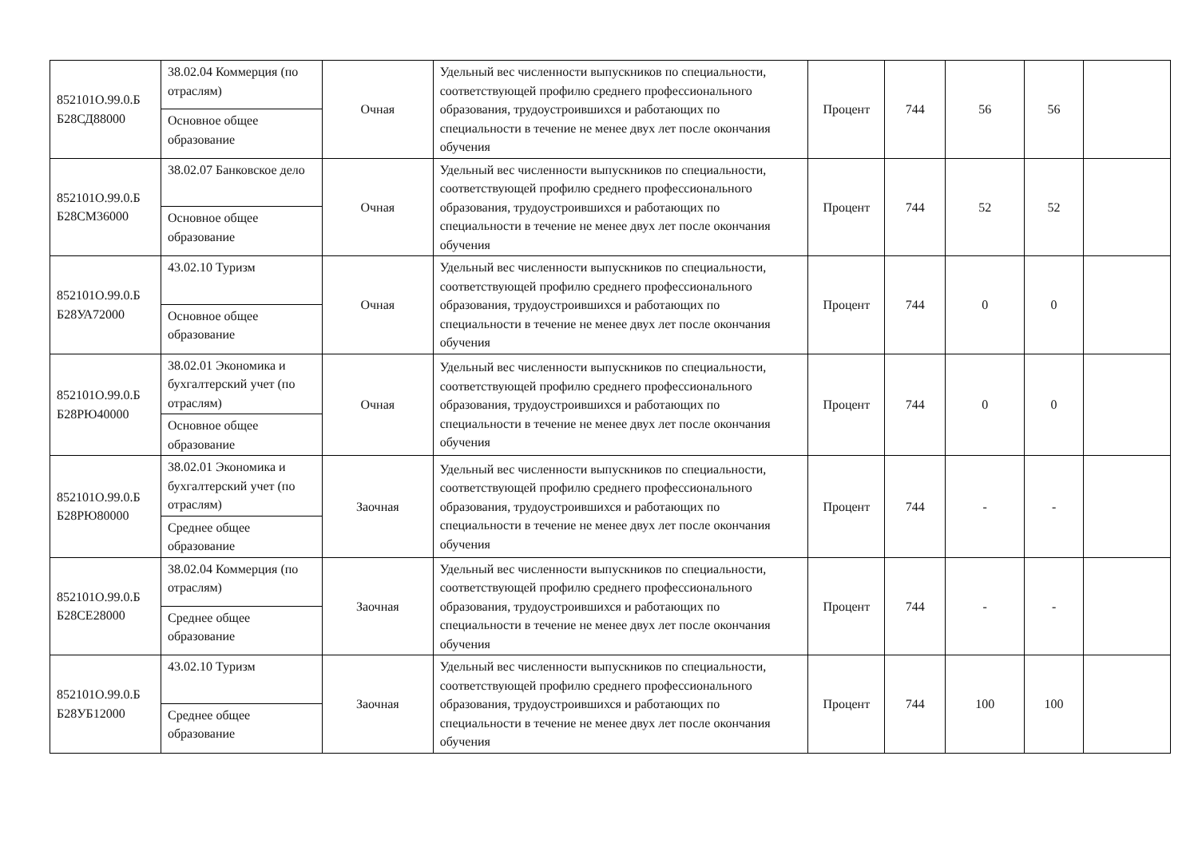| 852101О.99.0.Б Б28СД88000 | 38.02.04 Коммерция (по отраслям) | Очная | Удельный вес численности выпускников по специальности, соответствующей профилю среднего профессионального образования, трудоустроившихся и работающих по специальности в течение не менее двух лет после окончания обучения | Процент | 744 | 56 | 56 | |
| | Основное общее образование | | | | | | | |
| 852101О.99.0.Б Б28СМ36000 | 38.02.07 Банковское дело | Очная | Удельный вес численности выпускников по специальности, соответствующей профилю среднего профессионального образования, трудоустроившихся и работающих по специальности в течение не менее двух лет после окончания обучения | Процент | 744 | 52 | 52 | |
| | Основное общее образование | | | | | | | |
| 852101О.99.0.Б Б28УА72000 | 43.02.10 Туризм | Очная | Удельный вес численности выпускников по специальности, соответствующей профилю среднего профессионального образования, трудоустроившихся и работающих по специальности в течение не менее двух лет после окончания обучения | Процент | 744 | 0 | 0 | |
| | Основное общее образование | | | | | | | |
| 852101О.99.0.Б Б28РЮ40000 | 38.02.01 Экономика и бухгалтерский учет (по отраслям) | Очная | Удельный вес численности выпускников по специальности, соответствующей профилю среднего профессионального образования, трудоустроившихся и работающих по специальности в течение не менее двух лет после окончания обучения | Процент | 744 | 0 | 0 | |
| | Основное общее образование | | | | | | | |
| 852101О.99.0.Б Б28РЮ80000 | 38.02.01 Экономика и бухгалтерский учет (по отраслям) | Заочная | Удельный вес численности выпускников по специальности, соответствующей профилю среднего профессионального образования, трудоустроившихся и работающих по специальности в течение не менее двух лет после окончания обучения | Процент | 744 | - | - | |
| | Среднее общее образование | | | | | | | |
| 852101О.99.0.Б Б28СЕ28000 | 38.02.04 Коммерция (по отраслям) | Заочная | Удельный вес численности выпускников по специальности, соответствующей профилю среднего профессионального образования, трудоустроившихся и работающих по специальности в течение не менее двух лет после окончания обучения | Процент | 744 | - | - | |
| | Среднее общее образование | | | | | | | |
| 852101О.99.0.Б Б28УБ12000 | 43.02.10 Туризм | Заочная | Удельный вес численности выпускников по специальности, соответствующей профилю среднего профессионального образования, трудоустроившихся и работающих по специальности в течение не менее двух лет после окончания обучения | Процент | 744 | 100 | 100 | |
| | Среднее общее образование | | | | | | | |